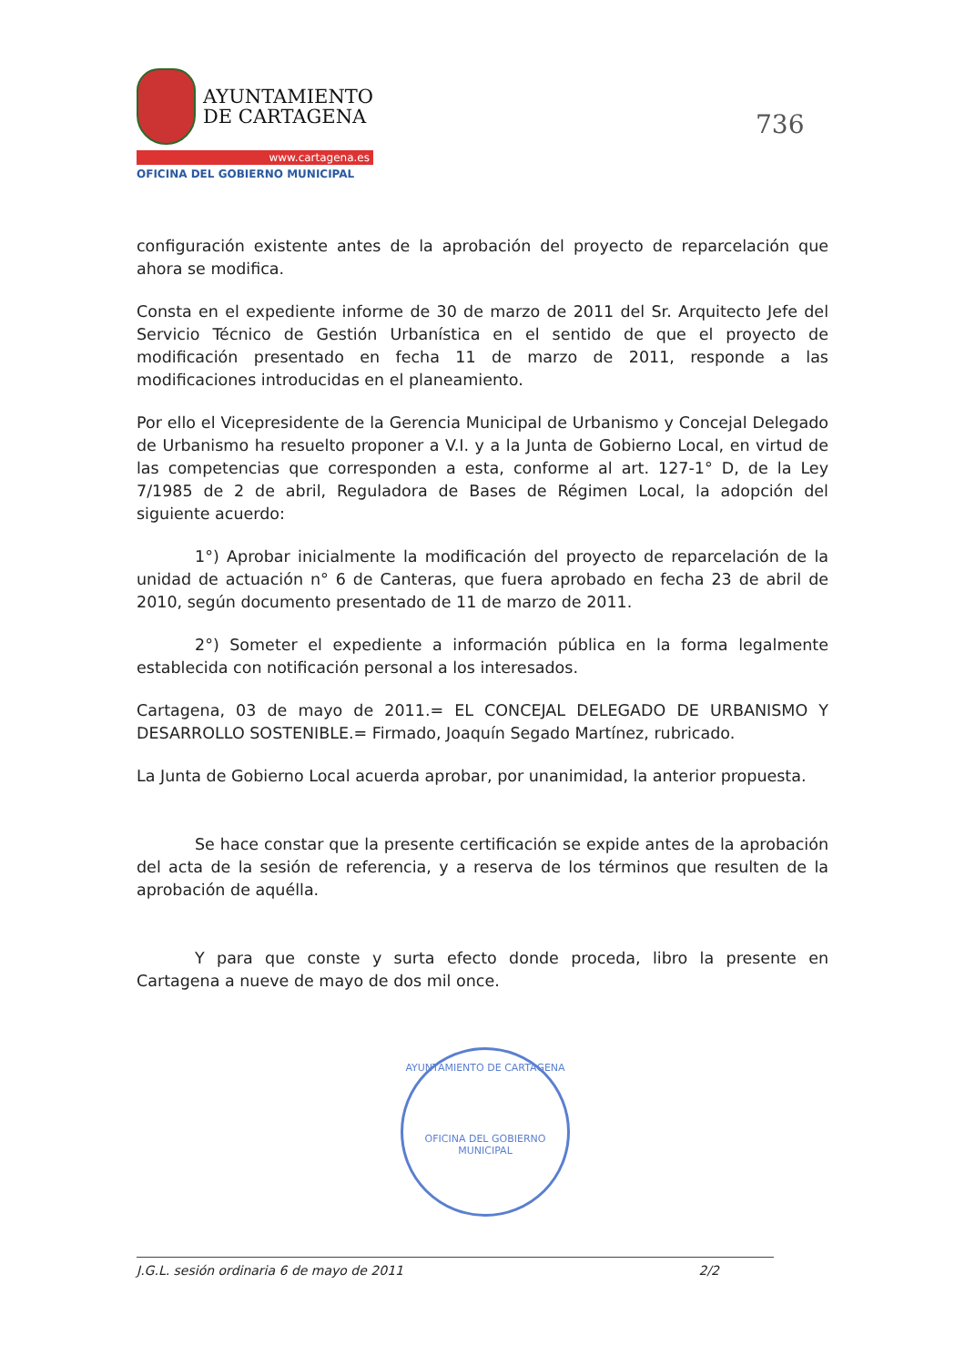AYUNTAMIENTO
DE CARTAGENA
www.cartagena.es
OFICINA DEL GOBIERNO MUNICIPAL
736
configuración existente antes de la aprobación del proyecto de reparcelación que ahora se modifica.
Consta en el expediente informe de 30 de marzo de 2011 del Sr. Arquitecto Jefe del Servicio Técnico de Gestión Urbanística en el sentido de que el proyecto de modificación presentado en fecha 11 de marzo de 2011, responde a las modificaciones introducidas en el planeamiento.
Por ello el Vicepresidente de la Gerencia Municipal de Urbanismo y Concejal Delegado de Urbanismo ha resuelto proponer a V.I. y a la Junta de Gobierno Local, en virtud de las competencias que corresponden a esta, conforme al art. 127-1° D, de la Ley 7/1985 de 2 de abril, Reguladora de Bases de Régimen Local, la adopción del siguiente acuerdo:
1°) Aprobar inicialmente la modificación del proyecto de reparcelación de la unidad de actuación n° 6 de Canteras, que fuera aprobado en fecha 23 de abril de 2010, según documento presentado de 11 de marzo de 2011.
2°) Someter el expediente a información pública en la forma legalmente establecida con notificación personal a los interesados.
Cartagena, 03 de mayo de 2011.= EL CONCEJAL DELEGADO DE URBANISMO Y DESARROLLO SOSTENIBLE.= Firmado, Joaquín Segado Martínez, rubricado.
La Junta de Gobierno Local acuerda aprobar, por unanimidad, la anterior propuesta.
Se hace constar que la presente certificación se expide antes de la aprobación del acta de la sesión de referencia, y a reserva de los términos que resulten de la aprobación de aquélla.
Y para que conste y surta efecto donde proceda, libro la presente en Cartagena a nueve de mayo de dos mil once.
AYUNTAMIENTO DE CARTAGENA
OFICINA DEL GOBIERNO MUNICIPAL
J.G.L. sesión ordinaria 6 de mayo de 2011 2/2